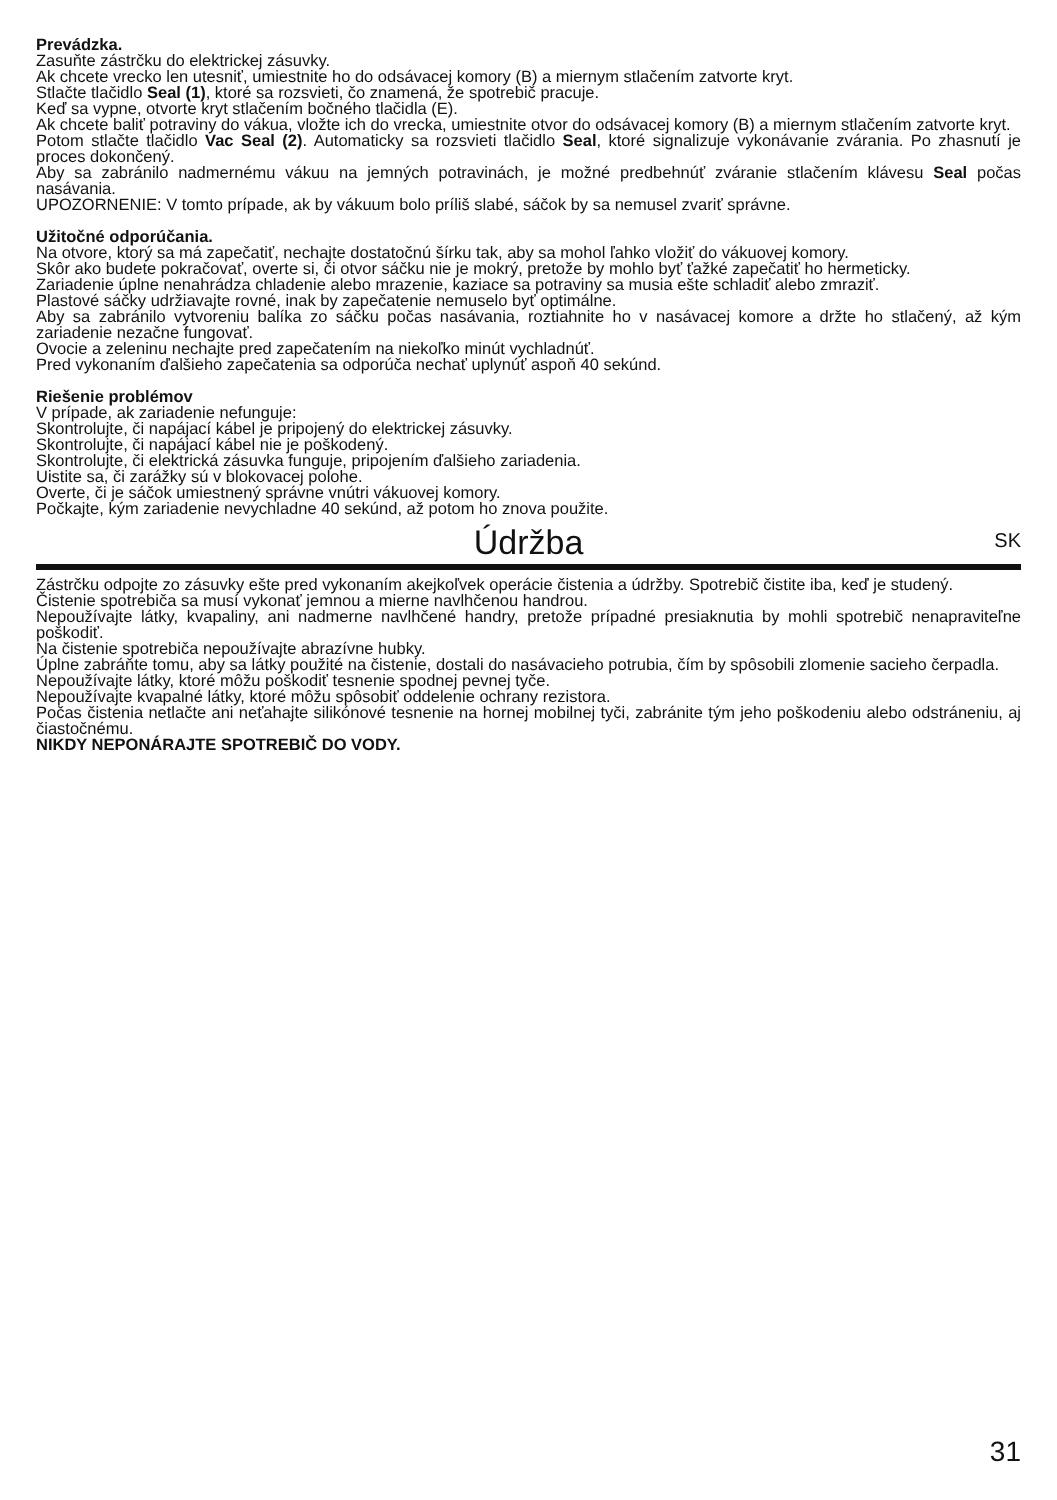Prevádzka.
Zasuňte zástrčku do elektrickej zásuvky.
Ak chcete vrecko len utesniť, umiestnite ho do odsávacej komory (B) a miernym stlačením zatvorte kryt.
Stlačte tlačidlo Seal (1), ktoré sa rozsvieti, čo znamená, že spotrebič pracuje.
Keď sa vypne, otvorte kryt stlačením bočného tlačidla (E).
Ak chcete baliť potraviny do vákua, vložte ich do vrecka, umiestnite otvor do odsávacej komory (B) a miernym stlačením zatvorte kryt.
Potom stlačte tlačidlo Vac Seal (2). Automaticky sa rozsvieti tlačidlo Seal, ktoré signalizuje vykonávanie zvárania. Po zhasnutí je proces dokončený.
Aby sa zabránilo nadmernému vákuu na jemných potravinách, je možné predbehnúť zváranie stlačením klávesu Seal počas nasávania.
UPOZORNENIE: V tomto prípade, ak by vákuum bolo príliš slabé, sáčok by sa nemusel zvariť správne.
Užitočné odporúčania.
Na otvore, ktorý sa má zapečatiť, nechajte dostatočnú šírku tak, aby sa mohol ľahko vložiť do vákuovej komory.
Skôr ako budete pokračovať, overte si, či otvor sáčku nie je mokrý, pretože by mohlo byť ťažké zapečatiť ho hermeticky.
Zariadenie úplne nenahrádza chladenie alebo mrazenie, kaziace sa potraviny sa musia ešte schladiť alebo zmraziť.
Plastové sáčky udržiavajte rovné, inak by zapečatenie nemuselo byť optimálne.
Aby sa zabránilo vytvoreniu balíka zo sáčku počas nasávania, roztiahnite ho v nasávacej komore a držte ho stlačený, až kým zariadenie nezačne fungovať.
Ovocie a zeleninu nechajte pred zapečatením na niekoľko minút vychladnúť.
Pred vykonaním ďalšieho zapečatenia sa odporúča nechať uplynúť aspoň 40 sekúnd.
Riešenie problémov
V prípade, ak zariadenie nefunguje:
Skontrolujte, či napájací kábel je pripojený do elektrickej zásuvky.
Skontrolujte, či napájací kábel nie je poškodený.
Skontrolujte, či elektrická zásuvka funguje, pripojením ďalšieho zariadenia.
Uistite sa, či zarážky sú v blokovacej polohe.
Overte, či je sáčok umiestnený správne vnútri vákuovej komory.
Počkajte, kým zariadenie nevychladne 40 sekúnd, až potom ho znova použite.
Údržba
SK
Zástrčku odpojte zo zásuvky ešte pred vykonaním akejkoľvek operácie čistenia a údržby. Spotrebič čistite iba, keď je studený.
Čistenie spotrebiča sa musí vykonať jemnou a mierne navlhčenou handrou.
Nepoužívajte látky, kvapaliny, ani nadmerne navlhčené handry, pretože prípadné presiaknutia by mohli spotrebič nenapraviteľne poškodiť.
Na čistenie spotrebiča nepoužívajte abrazívne hubky.
Úplne zabráňte tomu, aby sa látky použité na čistenie, dostali do nasávacieho potrubia, čím by spôsobili zlomenie sacieho čerpadla.
Nepoužívajte látky, ktoré môžu poškodiť tesnenie spodnej pevnej tyče.
Nepoužívajte kvapalné látky, ktoré môžu spôsobiť oddelenie ochrany rezistora.
Počas čistenia netlačte ani neťahajte silikónové tesnenie na hornej mobilnej tyči, zabránite tým jeho poškodeniu alebo odstráneniu, aj čiastočnému.
NIKDY NEPONÁRAJTE SPOTREBIČ DO VODY.
31